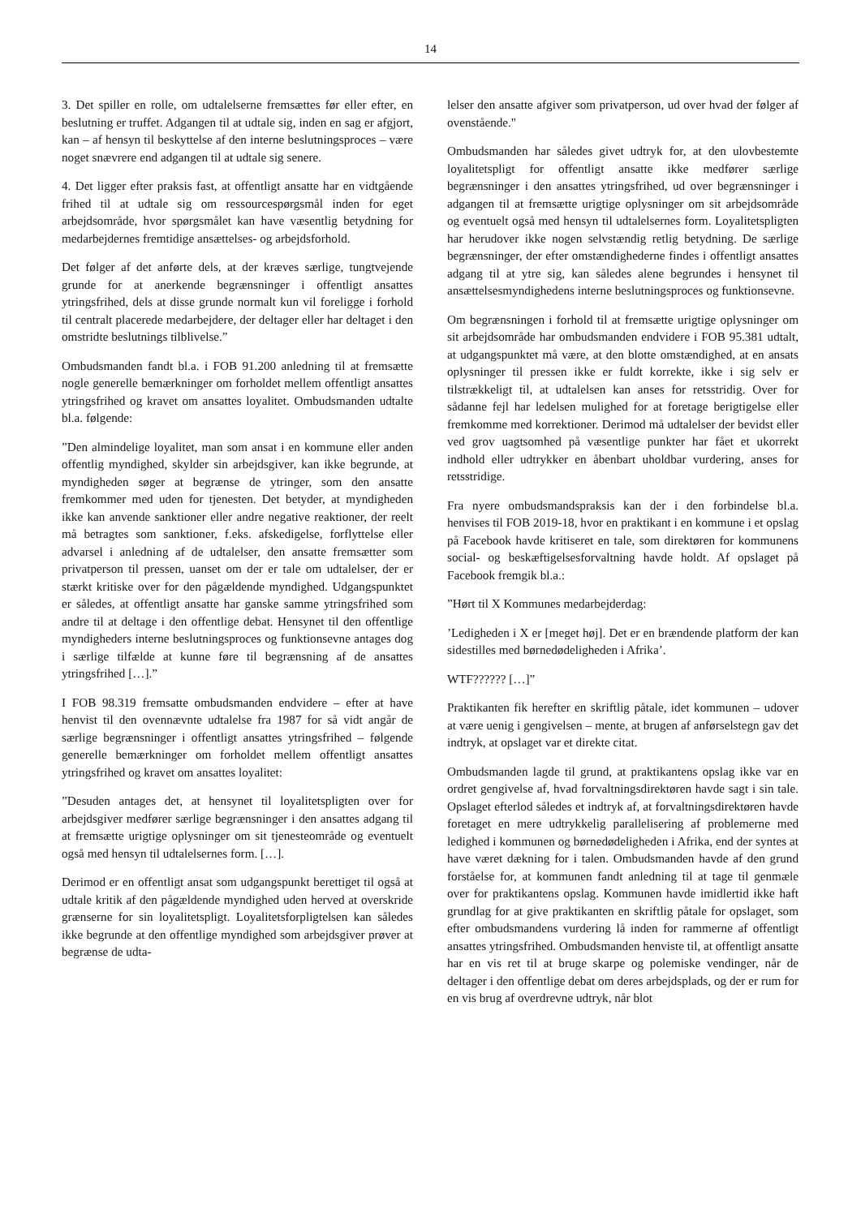14
3. Det spiller en rolle, om udtalelserne fremsættes før eller efter, en beslutning er truffet. Adgangen til at udtale sig, inden en sag er afgjort, kan – af hensyn til beskyttelse af den interne beslutningsproces – være noget snævrere end adgangen til at udtale sig senere.
4. Det ligger efter praksis fast, at offentligt ansatte har en vidtgående frihed til at udtale sig om ressourcespørgsmål inden for eget arbejdsområde, hvor spørgsmålet kan have væsentlig betydning for medarbejdernes fremtidige ansættelses- og arbejdsforhold.
Det følger af det anførte dels, at der kræves særlige, tungtvejende grunde for at anerkende begrænsninger i offentligt ansattes ytringsfrihed, dels at disse grunde normalt kun vil foreligge i forhold til centralt placerede medarbejdere, der deltager eller har deltaget i den omstridte beslutnings tilblivelse.”
Ombudsmanden fandt bl.a. i FOB 91.200 anledning til at fremsætte nogle generelle bemærkninger om forholdet mellem offentligt ansattes ytringsfrihed og kravet om ansattes loyalitet. Ombudsmanden udtalte bl.a. følgende:
”Den almindelige loyalitet, man som ansat i en kommune eller anden offentlig myndighed, skylder sin arbejdsgiver, kan ikke begrunde, at myndigheden søger at begrænse de ytringer, som den ansatte fremkommer med uden for tjenesten. Det betyder, at myndigheden ikke kan anvende sanktioner eller andre negative reaktioner, der reelt må betragtes som sanktioner, f.eks. afskedigelse, forflyttelse eller advarsel i anledning af de udtalelser, den ansatte fremsætter som privatperson til pressen, uanset om der er tale om udtalelser, der er stærkt kritiske over for den pågældende myndighed. Udgangspunktet er således, at offentligt ansatte har ganske samme ytringsfrihed som andre til at deltage i den offentlige debat. Hensynet til den offentlige myndigheders interne beslutningsproces og funktionsevne antages dog i særlige tilfælde at kunne føre til begrænsning af de ansattes ytringsfrihed […].”
I FOB 98.319 fremsatte ombudsmanden endvidere – efter at have henvist til den ovennævnte udtalelse fra 1987 for så vidt angår de særlige begrænsninger i offentligt ansattes ytringsfrihed – følgende generelle bemærkninger om forholdet mellem offentligt ansattes ytringsfrihed og kravet om ansattes loyalitet:
”Desuden antages det, at hensynet til loyalitetspligten over for arbejdsgiver medfører særlige begrænsninger i den ansattes adgang til at fremsætte urigtige oplysninger om sit tjenesteområde og eventuelt også med hensyn til udtalelsernes form. […].
Derimod er en offentligt ansat som udgangspunkt berettiget til også at udtale kritik af den pågældende myndighed uden herved at overskride grænserne for sin loyalitetspligt. Loyalitetsforpligtelsen kan således ikke begrunde at den offentlige myndighed som arbejdsgiver prøver at begrænse de udta-
lelser den ansatte afgiver som privatperson, ud over hvad der følger af ovenstående."
Ombudsmanden har således givet udtryk for, at den ulovbestemte loyalitetspligt for offentligt ansatte ikke medfører særlige begrænsninger i den ansattes ytringsfrihed, ud over begrænsninger i adgangen til at fremsætte urigtige oplysninger om sit arbejdsområde og eventuelt også med hensyn til udtalelsernes form. Loyalitetspligten har herudover ikke nogen selvstændig retlig betydning. De særlige begrænsninger, der efter omstændighederne findes i offentligt ansattes adgang til at ytre sig, kan således alene begrundes i hensynet til ansættelsesmyndighedens interne beslutningsproces og funktionsevne.
Om begrænsningen i forhold til at fremsætte urigtige oplysninger om sit arbejdsområde har ombudsmanden endvidere i FOB 95.381 udtalt, at udgangspunktet må være, at den blotte omstændighed, at en ansats oplysninger til pressen ikke er fuldt korrekte, ikke i sig selv er tilstrækkeligt til, at udtalelsen kan anses for retsstridig. Over for sådanne fejl har ledelsen mulighed for at foretage berigtigelse eller fremkomme med korrektioner. Derimod må udtalelser der bevidst eller ved grov uagtsomhed på væsentlige punkter har fået et ukorrekt indhold eller udtrykker en åbenbart uholdbar vurdering, anses for retsstridige.
Fra nyere ombudsmandspraksis kan der i den forbindelse bl.a. henvises til FOB 2019-18, hvor en praktikant i en kommune i et opslag på Facebook havde kritiseret en tale, som direktøren for kommunens social- og beskæftigelsesforvaltning havde holdt. Af opslaget på Facebook fremgik bl.a.:
”Hørt til X Kommunes medarbejderdag:
’Ledigheden i X er [meget høj]. Det er en brændende platform der kan sidestilles med børnedødeligheden i Afrika’.
WTF?????? […]”
Praktikanten fik herefter en skriftlig påtale, idet kommunen – udover at være uenig i gengivelsen – mente, at brugen af anførselstegn gav det indtryk, at opslaget var et direkte citat.
Ombudsmanden lagde til grund, at praktikantens opslag ikke var en ordret gengivelse af, hvad forvaltningsdirektøren havde sagt i sin tale. Opslaget efterlod således et indtryk af, at forvaltningsdirektøren havde foretaget en mere udtrykkelig parallelisering af problemerne med ledighed i kommunen og børnedødeligheden i Afrika, end der syntes at have været dækning for i talen. Ombudsmanden havde af den grund forståelse for, at kommunen fandt anledning til at tage til genmæle over for praktikantens opslag. Kommunen havde imidlertid ikke haft grundlag for at give praktikanten en skriftlig påtale for opslaget, som efter ombudsmandens vurdering lå inden for rammerne af offentligt ansattes ytringsfrihed. Ombudsmanden henviste til, at offentligt ansatte har en vis ret til at bruge skarpe og polemiske vendinger, når de deltager i den offentlige debat om deres arbejdsplads, og der er rum for en vis brug af overdrevne udtryk, når blot